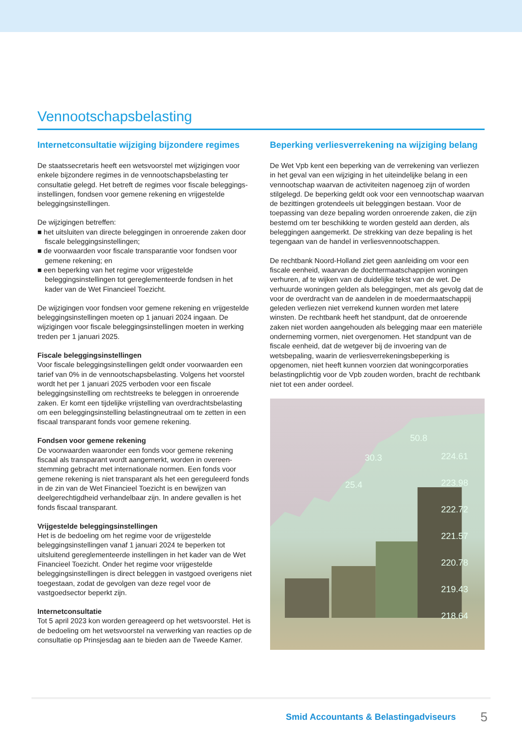Vennootschapsbelasting
Internetconsultatie wijziging bijzondere regimes
De staatssecretaris heeft een wetsvoorstel met wijzigingen voor enkele bijzondere regimes in de vennootschapsbelasting ter consultatie gelegd. Het betreft de regimes voor fiscale beleggings­instellingen, fondsen voor gemene rekening en vrijgestelde beleggingsinstellingen.
De wijzigingen betreffen:
■ het uitsluiten van directe beleggingen in onroerende zaken door fiscale beleggingsinstellingen;
■ de voorwaarden voor fiscale transparantie voor fondsen voor gemene rekening; en
■ een beperking van het regime voor vrijgestelde beleggingsinstellingen tot gereglementeerde fondsen in het kader van de Wet Financieel Toezicht.
De wijzigingen voor fondsen voor gemene rekening en vrij­gestelde beleggingsinstellingen moeten op 1 januari 2024 ingaan. De wijzigingen voor fiscale beleggingsinstellingen moeten in werking treden per 1 januari 2025.
Fiscale beleggingsinstellingen
Voor fiscale beleggingsinstellingen geldt onder voorwaarden een tarief van 0% in de vennootschapsbelasting. Volgens het voorstel wordt het per 1 januari 2025 verboden voor een fiscale beleggingsinstelling om rechtstreeks te beleggen in onroerende zaken. Er komt een tijdelijke vrijstelling van overdrachtsbelasting om een beleggingsinstelling belastingneutraal om te zetten in een fiscaal transparant fonds voor gemene rekening.
Fondsen voor gemene rekening
De voorwaarden waaronder een fonds voor gemene rekening fiscaal als transparant wordt aangemerkt, worden in overeen­stemming gebracht met internationale normen. Een fonds voor gemene rekening is niet transparant als het een gereguleerd fonds in de zin van de Wet Financieel Toezicht is en bewijzen van deelgerechtigdheid verhandelbaar zijn. In andere gevallen is het fonds fiscaal transparant.
Vrijgestelde beleggingsinstellingen
Het is de bedoeling om het regime voor de vrijgestelde beleggingsinstellingen vanaf 1 januari 2024 te beperken tot uitsluitend gereglementeerde instellingen in het kader van de Wet Financieel Toezicht. Onder het regime voor vrijgestelde beleggingsinstellingen is direct beleggen in vastgoed overigens niet toegestaan, zodat de gevolgen van deze regel voor de vastgoedsector beperkt zijn.
Internetconsultatie
Tot 5 april 2023 kon worden gereageerd op het wetsvoorstel. Het is de bedoeling om het wetsvoorstel na verwerking van reacties op de consultatie op Prinsjesdag aan te bieden aan de Tweede Kamer.
Beperking verliesverrekening na wijziging belang
De Wet Vpb kent een beperking van de verrekening van verliezen in het geval van een wijziging in het uiteindelijke belang in een vennootschap waarvan de activiteiten nagenoeg zijn of worden stilgelegd. De beperking geldt ook voor een vennootschap waar­van de bezittingen grotendeels uit beleggingen bestaan. Voor de toepassing van deze bepaling worden onroerende zaken, die zijn bestemd om ter beschikking te worden gesteld aan derden, als beleggingen aangemerkt. De strekking van deze bepaling is het tegengaan van de handel in verliesvennootschappen.
De rechtbank Noord-Holland ziet geen aanleiding om voor een fiscale eenheid, waarvan de dochtermaatschappijen woningen verhuren, af te wijken van de duidelijke tekst van de wet. De verhuurde woningen gelden als beleggingen, met als gevolg dat de voor de overdracht van de aandelen in de moedermaatschap­pij geleden verliezen niet verrekend kunnen worden met latere winsten. De rechtbank heeft het standpunt, dat de onroerende zaken niet worden aangehouden als belegging maar een materiële onderneming vormen, niet overgenomen. Het standpunt van de fiscale eenheid, dat de wetgever bij de invoering van de wetsbepaling, waarin de verliesverrekeningsbeperking is opgenomen, niet heeft kunnen voorzien dat woningcorporaties belastingplichtig voor de Vpb zouden worden, bracht de recht­bank niet tot een ander oordeel.
50.8
30.3
25.4
224.61
223.98
222.72
221.57
220.78
219.43
218.64
Smid Accountants & Belastingadviseurs 5